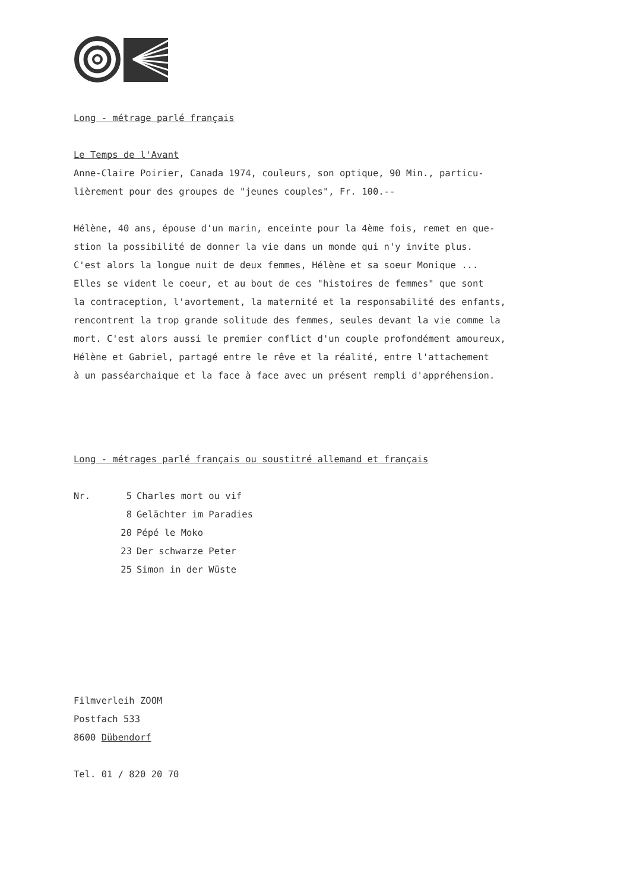Long - métrage parlé français
Le Temps de l'Avant
Anne-Claire Poirier, Canada 1974, couleurs, son optique, 90 Min., particu-
lièrement pour des groupes de "jeunes couples", Fr. 100.--
Hélène, 40 ans, épouse d'un marin, enceinte pour la 4ème fois, remet en que-
stion la possibilité de donner la vie dans un monde qui n'y invite plus.
C'est alors la longue nuit de deux femmes, Hélène et sa soeur Monique ...
Elles se vident le coeur, et au bout de ces "histoires de femmes" que sont
la contraception, l'avortement, la maternité et la responsabilité des enfants,
rencontrent la trop grande solitude des femmes, seules devant la vie comme la
mort. C'est alors aussi le premier conflict d'un couple profondément amoureux,
Hélène et Gabriel, partagé entre le rêve et la réalité, entre l'attachement
à un passéarchaique et la face à face avec un présent rempli d'appréhension.
Long - métrages parlé français ou soustitré allemand et français
| Nr. | 5 | Charles mort ou vif |
| | 8 | Gelächter im Paradies |
| | 20 | Pépé le Moko |
| | 23 | Der schwarze Peter |
| | 25 | Simon in der Wüste |
Filmverleih ZOOM
Postfach 533
8600 Dübendorf
Tel. 01 / 820 20 70